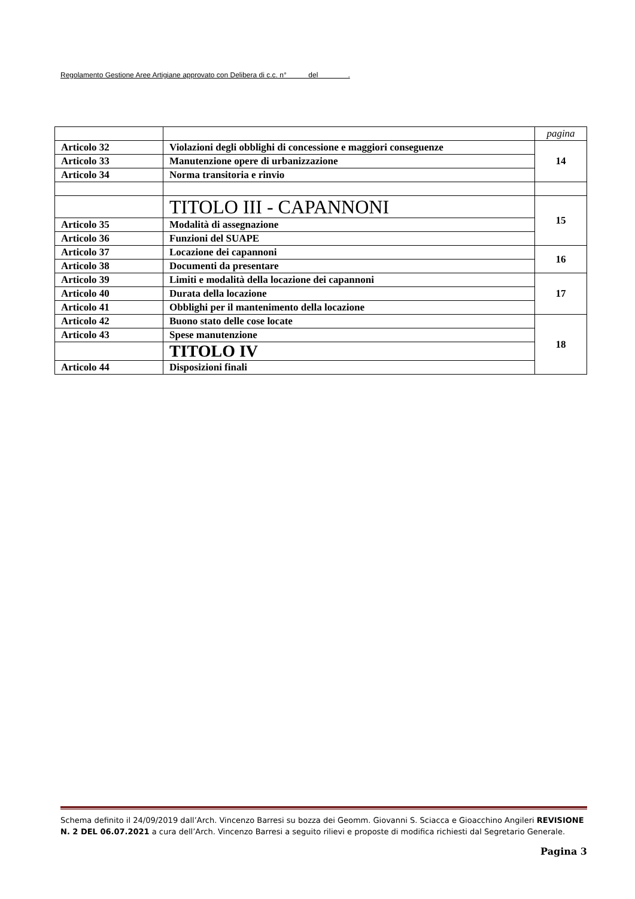Regolamento Gestione Aree Artigiane approvato con Delibera di c.c. n° del .
| | | pagina |
| Articolo 32 | Violazioni degli obblighi di concessione e maggiori conseguenze | 14 |
| Articolo 33 | Manutenzione opere di urbanizzazione | |
| Articolo 34 | Norma transitoria e rinvio | |
| | TITOLO III - CAPANNONI | 15 |
| Articolo 35 | Modalità di assegnazione | |
| Articolo 36 | Funzioni del SUAPE | |
| Articolo 37 | Locazione dei capannoni | 16 |
| Articolo 38 | Documenti da presentare | |
| Articolo 39 | Limiti e modalità della locazione dei capannoni | 17 |
| Articolo 40 | Durata della locazione | |
| Articolo 41 | Obblighi per il mantenimento della locazione | |
| Articolo 42 | Buono stato delle cose locate | 18 |
| Articolo 43 | Spese manutenzione | |
| | TITOLO IV | |
| Articolo 44 | Disposizioni finali | |
Schema definito il 24/09/2019 dall’Arch. Vincenzo Barresi su bozza dei Geomm. Giovanni S. Sciacca e Gioacchino Angileri REVISIONE N. 2 DEL 06.07.2021 a cura dell’Arch. Vincenzo Barresi a seguito rilievi e proposte di modifica richiesti dal Segretario Generale.
Pagina 3